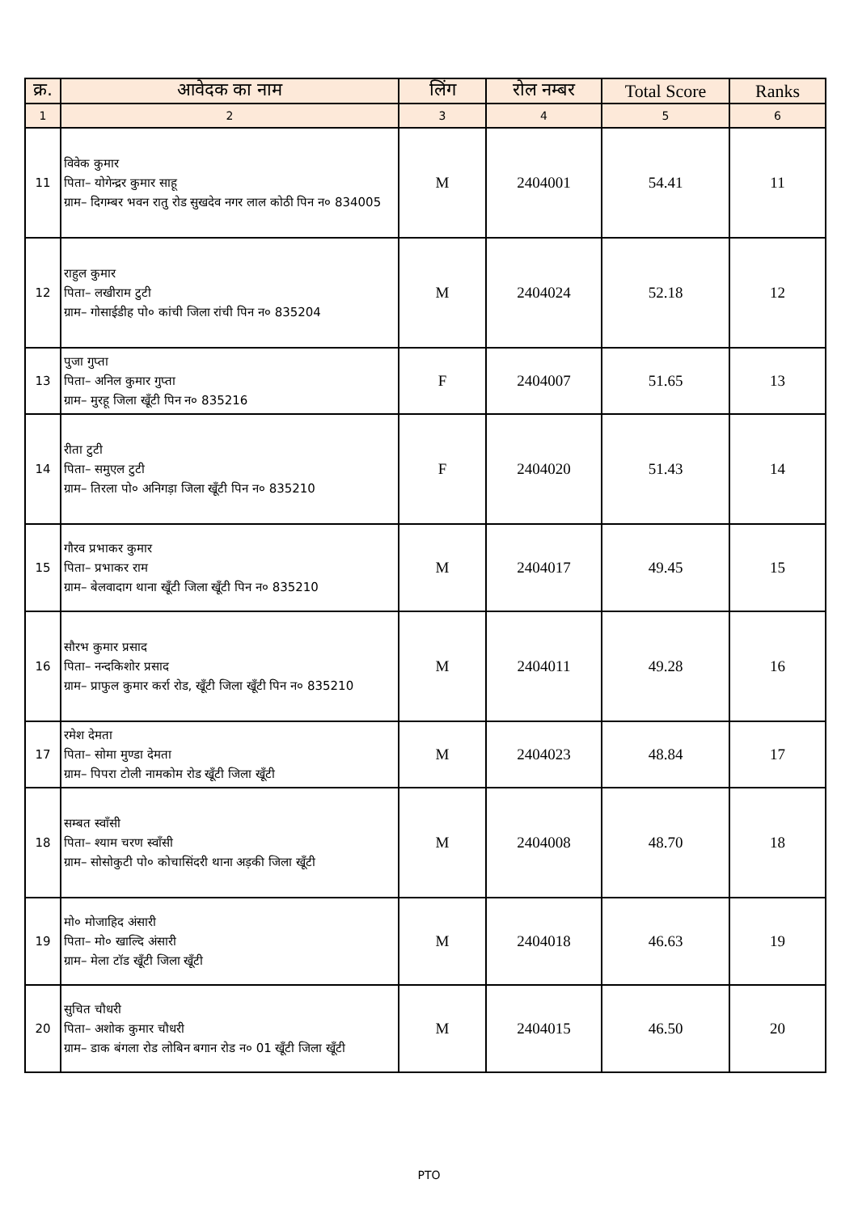| क्र. | आवेदक का नाम | लिंग | रोल नम्बर | Total Score | Ranks |
| --- | --- | --- | --- | --- | --- |
| 1 | 2 | 3 | 4 | 5 | 6 |
| 11 | विवेक कुमार पिता– योगेन्द्रर कुमार साहू ग्राम– दिगम्बर भवन रातु रोड सुखदेव नगर लाल कोठी पिन न० 834005 | M | 2404001 | 54.41 | 11 |
| 12 | राहुल कुमार पिता– लखीराम टुटी ग्राम– गोसाईडीह पो० कांची जिला रांची पिन न० 835204 | M | 2404024 | 52.18 | 12 |
| 13 | पुजा गुप्ता पिता– अनिल कुमार गुप्ता ग्राम– मुरहू जिला खूँटी पिन न० 835216 | F | 2404007 | 51.65 | 13 |
| 14 | रीता टुटी पिता– समुएल टुटी ग्राम– तिरला पो० अनिगड़ा जिला खूँटी पिन न० 835210 | F | 2404020 | 51.43 | 14 |
| 15 | गौरव प्रभाकर कुमार पिता– प्रभाकर राम ग्राम– बेलवादाग थाना खूँटी जिला खूँटी पिन न० 835210 | M | 2404017 | 49.45 | 15 |
| 16 | सौरभ कुमार प्रसाद पिता– नन्दकिशोर प्रसाद ग्राम– प्राफुल कुमार कर्रा रोड, खूँटी जिला खूँटी पिन न० 835210 | M | 2404011 | 49.28 | 16 |
| 17 | रमेश देमता पिता– सोमा मुण्डा देमता ग्राम– पिपरा टोली नामकोम रोड खूँटी जिला खूँटी | M | 2404023 | 48.84 | 17 |
| 18 | सम्बत स्वाँसी पिता– श्याम चरण स्वाँसी ग्राम– सोसोकुटी पो० कोचासिंदरी थाना अड़की जिला खूँटी | M | 2404008 | 48.70 | 18 |
| 19 | मो० मोजाहिद अंसारी पिता– मो० खाल्दि अंसारी ग्राम– मेला टॉड खूँटी जिला खूँटी | M | 2404018 | 46.63 | 19 |
| 20 | सुचित चौधरी पिता– अशोक कुमार चौधरी ग्राम– डाक बंगला रोड लोबिन बगान रोड न० 01 खूँटी जिला खूँटी | M | 2404015 | 46.50 | 20 |
PTO